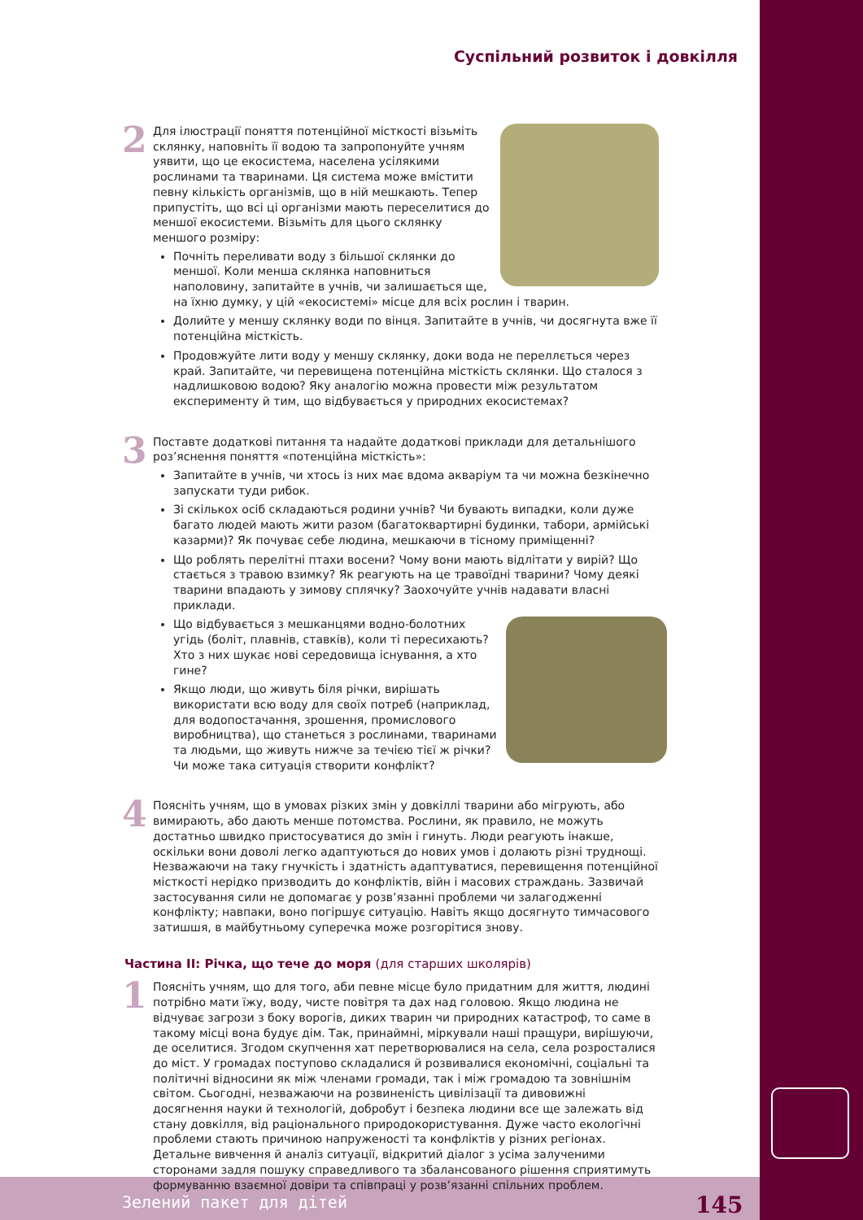Суспільний розвиток і довкілля
2
Для ілюстрації поняття потенційної місткості візьміть склянку, наповніть її водою та запропонуйте учням уявити, що це екосистема, населена усілякими рослинами та тваринами. Ця система може вмістити певну кількість організмів, що в ній мешкають. Тепер припустіть, що всі ці організми мають переселитися до меншої екосистеми. Візьміть для цього склянку меншого розміру:
Почніть переливати воду з більшої склянки до меншої. Коли менша склянка наповниться наполовину, запитайте в учнів, чи залишається ще, на їхню думку, у цій «екосистемі» місце для всіх рослин і тварин.
Долийте у меншу склянку води по вінця. Запитайте в учнів, чи досягнута вже її потенційна місткість.
Продовжуйте лити воду у меншу склянку, доки вода не переллється через край. Запитайте, чи перевищена потенційна місткість склянки. Що сталося з надлишковою водою? Яку аналогію можна провести між результатом експерименту й тим, що відбувається у природних екосистемах?
3
Поставте додаткові питання та надайте додаткові приклади для детальнішого роз’яснення поняття «потенційна місткість»:
Запитайте в учнів, чи хтось із них має вдома акваріум та чи можна безкінечно запускати туди рибок.
Зі скількох осіб складаються родини учнів? Чи бувають випадки, коли дуже багато людей мають жити разом (багатоквартирні будинки, табори, армійські казарми)? Як почуває себе людина, мешкаючи в тісному приміщенні?
Що роблять перелітні птахи восени? Чому вони мають відлітати у вирій? Що стається з травою взимку? Як реагують на це травоїдні тварини? Чому деякі тварини впадають у зимову сплячку? Заохочуйте учнів надавати власні приклади.
Що відбувається з мешканцями водно-болотних угідь (боліт, плавнів, ставків), коли ті пересихають? Хто з них шукає нові середовища існування, а хто гине?
Якщо люди, що живуть біля річки, вирішать використати всю воду для своїх потреб (наприклад, для водопостачання, зрошення, промислового виробництва), що станеться з рослинами, тваринами та людьми, що живуть нижче за течією тієї ж річки? Чи може така ситуація створити конфлікт?
4
Поясніть учням, що в умовах різких змін у довкіллі тварини або мігрують, або вимирають, або дають менше потомства. Рослини, як правило, не можуть достатньо швидко пристосуватися до змін і гинуть. Люди реагують інакше, оскільки вони доволі легко адаптуються до нових умов і долають різні труднощі. Незважаючи на таку гнучкість і здатність адаптуватися, перевищення потенційної місткості нерідко призводить до конфліктів, війн і масових страждань. Зазвичай застосування сили не допомагає у розв’язанні проблеми чи залагодженні конфлікту; навпаки, воно погіршує ситуацію. Навіть якщо досягнуто тимчасового затишшя, в майбутньому суперечка може розгорітися знову.
Частина ІІ: Річка, що тече до моря (для старших школярів)
1
Поясніть учням, що для того, аби певне місце було придатним для життя, людині потрібно мати їжу, воду, чисте повітря та дах над головою. Якщо людина не відчуває загрози з боку ворогів, диких тварин чи природних катастроф, то саме в такому місці вона будує дім. Так, принаймні, міркували наші пращури, вирішуючи, де оселитися. Згодом скупчення хат перетворювалися на села, села розросталися до міст. У громадах поступово складалися й розвивалися економічні, соціальні та політичні відносини як між членами громади, так і між громадою та зовнішнім світом. Сьогодні, незважаючи на розвиненість цивілізації та дивовижні досягнення науки й технологій, добробут і безпека людини все ще залежать від стану довкілля, від раціонального природокористування. Дуже часто екологічні проблеми стають причиною напруженості та конфліктів у різних регіонах. Детальне вивчення й аналіз ситуації, відкритий діалог з усіма залученими сторонами задля пошуку справедливого та збалансованого рішення сприятимуть формуванню взаємної довіри та співпраці у розв’язанні спільних проблем.
Зелений пакет для дітей 145